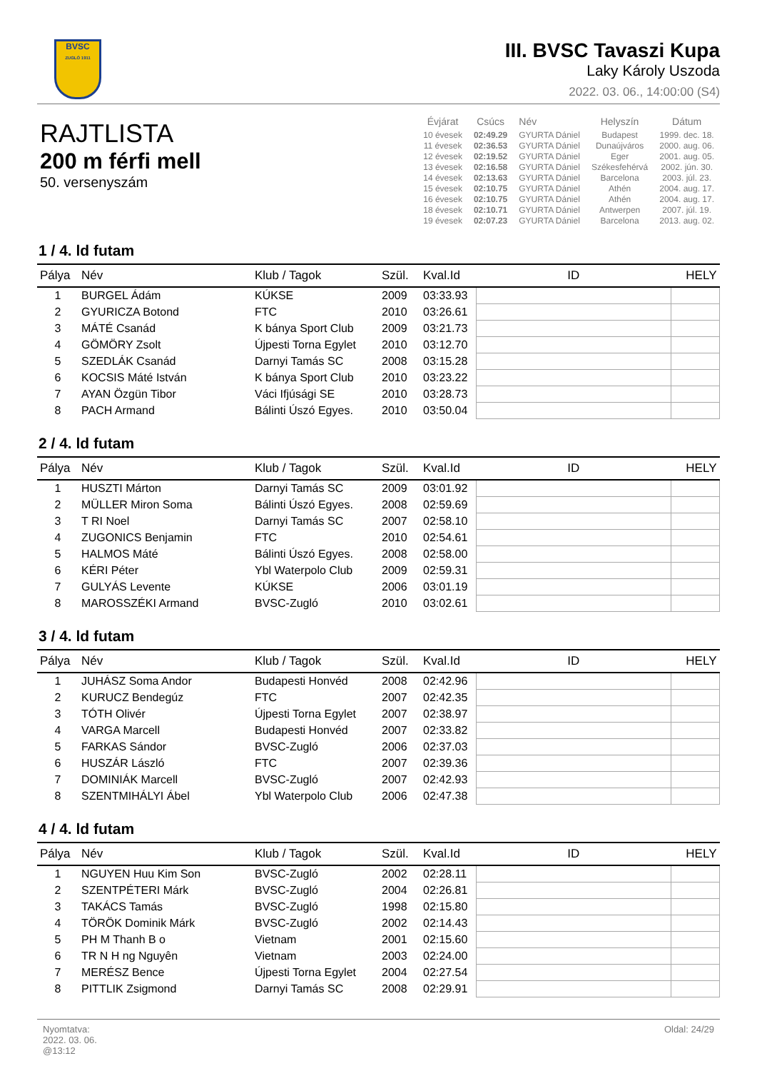BVSC
ZUGLÓ 1911
III. BVSC Tavaszi Kupa
Laky Károly Uszoda
2022. 03. 06., 14:00:00 (S4)
RAJTLISTA
200 m férfi mell
50. versenyszám
| Évjárat | Csúcs | Név | Helyszín | Dátum |
| --- | --- | --- | --- | --- |
| 10 évesek | 02:49.29 | GYURTA Dániel | Budapest | 1999. dec. 18. |
| 11 évesek | 02:36.53 | GYURTA Dániel | Dunaújváros | 2000. aug. 06. |
| 12 évesek | 02:19.52 | GYURTA Dániel | Eger | 2001. aug. 05. |
| 13 évesek | 02:16.58 | GYURTA Dániel | Székesfehérvá | 2002. jún. 30. |
| 14 évesek | 02:13.63 | GYURTA Dániel | Barcelona | 2003. júl. 23. |
| 15 évesek | 02:10.75 | GYURTA Dániel | Athén | 2004. aug. 17. |
| 16 évesek | 02:10.75 | GYURTA Dániel | Athén | 2004. aug. 17. |
| 18 évesek | 02:10.71 | GYURTA Dániel | Antwerpen | 2007. júl. 19. |
| 19 évesek | 02:07.23 | GYURTA Dániel | Barcelona | 2013. aug. 02. |
1 / 4. ld futam
| Pálya | Név | Klub / Tagok | Szül. | Kval.Id | ID | HELY |
| --- | --- | --- | --- | --- | --- | --- |
| 1 | BURGEL Ádám | KÚKSE | 2009 | 03:33.93 | | |
| 2 | GYURICZA Botond | FTC | 2010 | 03:26.61 | | |
| 3 | MÁTÉ Csanád | K bánya Sport Club | 2009 | 03:21.73 | | |
| 4 | GÖMÖRY Zsolt | Újpesti Torna Egylet | 2010 | 03:12.70 | | |
| 5 | SZEDLÁK Csanád | Darnyi Tamás SC | 2008 | 03:15.28 | | |
| 6 | KOCSIS Máté István | K bánya Sport Club | 2010 | 03:23.22 | | |
| 7 | AYAN Özgün Tibor | Váci Ifjúsági SE | 2010 | 03:28.73 | | |
| 8 | PACH Armand | Bálinti Úszó Egyes. | 2010 | 03:50.04 | | |
2 / 4. ld futam
| Pálya | Név | Klub / Tagok | Szül. | Kval.Id | ID | HELY |
| --- | --- | --- | --- | --- | --- | --- |
| 1 | HUSZTI Márton | Darnyi Tamás SC | 2009 | 03:01.92 | | |
| 2 | MÜLLER Miron Soma | Bálinti Úszó Egyes. | 2008 | 02:59.69 | | |
| 3 | T RI Noel | Darnyi Tamás SC | 2007 | 02:58.10 | | |
| 4 | ZUGONICS Benjamin | FTC | 2010 | 02:54.61 | | |
| 5 | HALMOS Máté | Bálinti Úszó Egyes. | 2008 | 02:58.00 | | |
| 6 | KÉRI Péter | Ybl Waterpolo Club | 2009 | 02:59.31 | | |
| 7 | GULYÁS Levente | KÚKSE | 2006 | 03:01.19 | | |
| 8 | MAROSSZÉKI Armand | BVSC-Zugló | 2010 | 03:02.61 | | |
3 / 4. ld futam
| Pálya | Név | Klub / Tagok | Szül. | Kval.Id | ID | HELY |
| --- | --- | --- | --- | --- | --- | --- |
| 1 | JUHÁSZ Soma Andor | Budapesti Honvéd | 2008 | 02:42.96 | | |
| 2 | KURUCZ Bendegúz | FTC | 2007 | 02:42.35 | | |
| 3 | TÓTH Olivér | Újpesti Torna Egylet | 2007 | 02:38.97 | | |
| 4 | VARGA Marcell | Budapesti Honvéd | 2007 | 02:33.82 | | |
| 5 | FARKAS Sándor | BVSC-Zugló | 2006 | 02:37.03 | | |
| 6 | HUSZÁR László | FTC | 2007 | 02:39.36 | | |
| 7 | DOMINIÁK Marcell | BVSC-Zugló | 2007 | 02:42.93 | | |
| 8 | SZENTMIHÁLYI Ábel | Ybl Waterpolo Club | 2006 | 02:47.38 | | |
4 / 4. ld futam
| Pálya | Név | Klub / Tagok | Szül. | Kval.Id | ID | HELY |
| --- | --- | --- | --- | --- | --- | --- |
| 1 | NGUYEN Huu Kim Son | BVSC-Zugló | 2002 | 02:28.11 | | |
| 2 | SZENTPÉTERI Márk | BVSC-Zugló | 2004 | 02:26.81 | | |
| 3 | TAKÁCS Tamás | BVSC-Zugló | 1998 | 02:15.80 | | |
| 4 | TÖRÖK Dominik Márk | BVSC-Zugló | 2002 | 02:14.43 | | |
| 5 | PH M Thanh B o | Vietnam | 2001 | 02:15.60 | | |
| 6 | TR N H ng Nguyên | Vietnam | 2003 | 02:24.00 | | |
| 7 | MERÉSZ Bence | Újpesti Torna Egylet | 2004 | 02:27.54 | | |
| 8 | PITTLIK Zsigmond | Darnyi Tamás SC | 2008 | 02:29.91 | | |
Nyomtatva:
2022. 03. 06.
@13:12
Oldal: 24/29